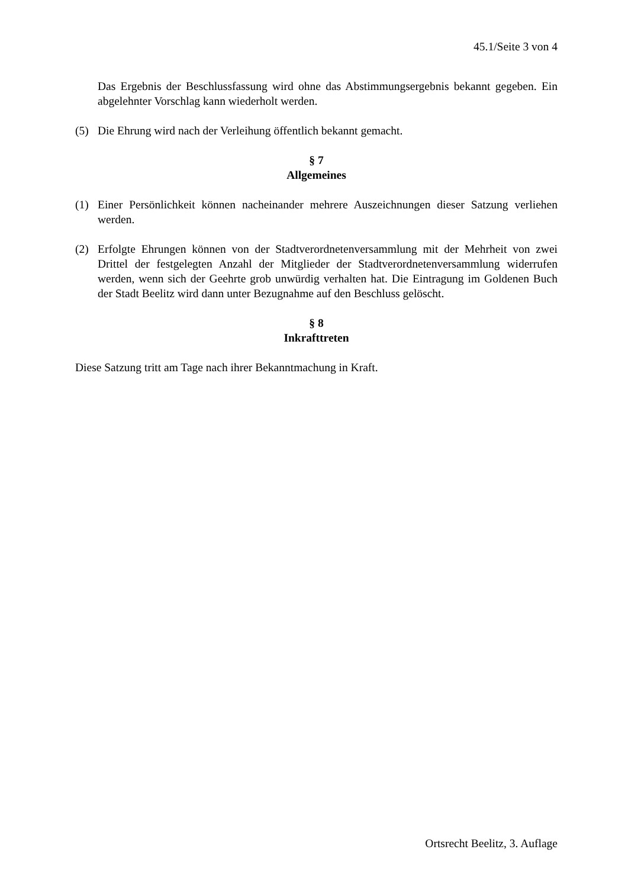45.1/Seite 3 von 4
Das Ergebnis der Beschlussfassung wird ohne das Abstimmungsergebnis bekannt gegeben. Ein abgelehnter Vorschlag kann wiederholt werden.
(5) Die Ehrung wird nach der Verleihung öffentlich bekannt gemacht.
§ 7
Allgemeines
(1) Einer Persönlichkeit können nacheinander mehrere Auszeichnungen dieser Satzung verliehen werden.
(2) Erfolgte Ehrungen können von der Stadtverordnetenversammlung mit der Mehrheit von zwei Drittel der festgelegten Anzahl der Mitglieder der Stadtverordnetenversammlung widerrufen werden, wenn sich der Geehrte grob unwürdig verhalten hat. Die Eintragung im Goldenen Buch der Stadt Beelitz wird dann unter Bezugnahme auf den Beschluss gelöscht.
§ 8
Inkrafttreten
Diese Satzung tritt am Tage nach ihrer Bekanntmachung in Kraft.
Ortsrecht Beelitz, 3. Auflage